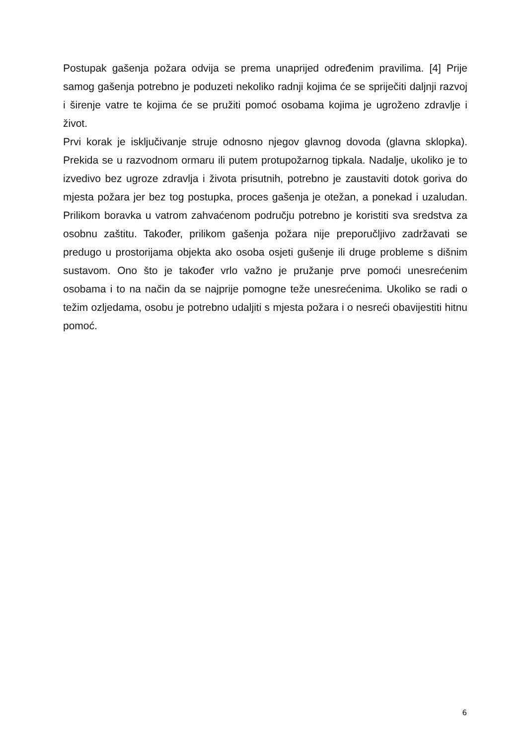Postupak gašenja požara odvija se prema unaprijed određenim pravilima. [4] Prije samog gašenja potrebno je poduzeti nekoliko radnji kojima će se spriječiti daljnji razvoj i širenje vatre te kojima će se pružiti pomoć osobama kojima je ugroženo zdravlje i život.
Prvi korak je isključivanje struje odnosno njegov glavnog dovoda (glavna sklopka). Prekida se u razvodnom ormaru ili putem protupožarnog tipkala. Nadalje, ukoliko je to izvedivo bez ugroze zdravlja i života prisutnih, potrebno je zaustaviti dotok goriva do mjesta požara jer bez tog postupka, proces gašenja je otežan, a ponekad i uzaludan. Prilikom boravka u vatrom zahvaćenom području potrebno je koristiti sva sredstva za osobnu zaštitu. Također, prilikom gašenja požara nije preporučljivo zadržavati se predugo u prostorijama objekta ako osoba osjeti gušenje ili druge probleme s dišnim sustavom. Ono što je također vrlo važno je pružanje prve pomoći unesrećenim osobama i to na način da se najprije pomogne teže unesrećenima. Ukoliko se radi o težim ozljedama, osobu je potrebno udaljiti s mjesta požara i o nesreći obavijestiti hitnu pomoć.
6